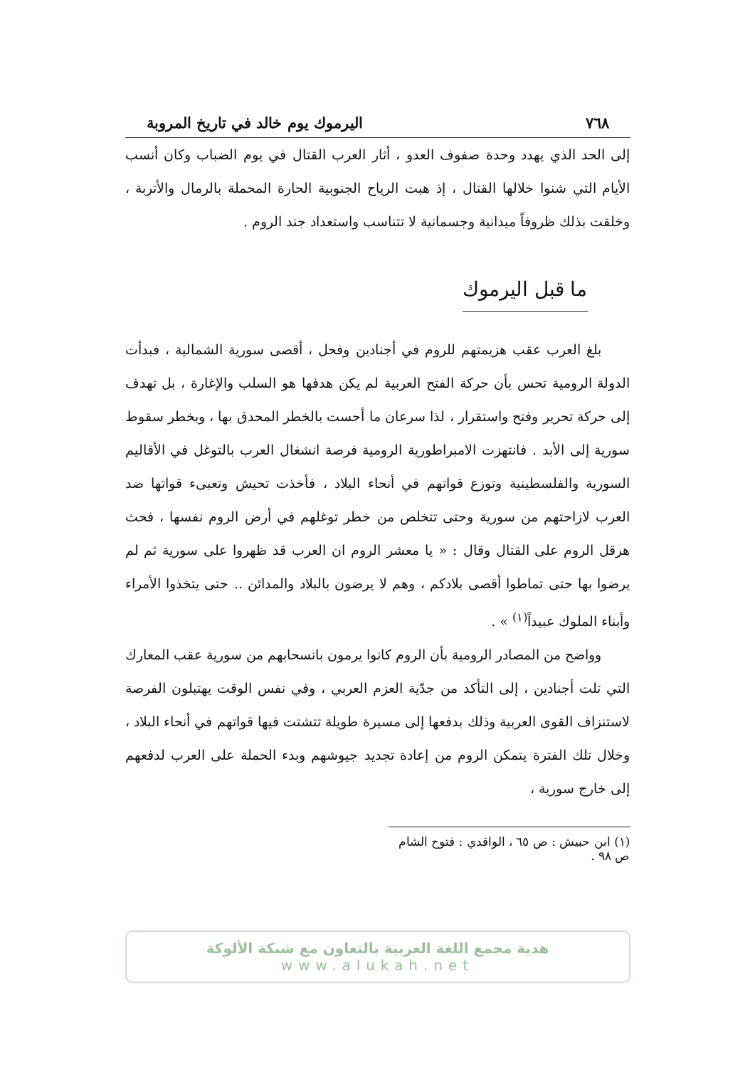٧٦٨ اليرموك يوم خالد في تاريخ المروبة
إلى الحد الذي يهدد وحدة صفوف العدو ، أثار العرب القتال في يوم الضباب وكان أنسب الأيام التي شنوا خلالها القتال ، إذ هبت الرياح الجنوبية الحارة المحملة بالرمال والأتربة ، وخلقت بذلك ظروفاً ميدانية وجسمانية لا تتناسب واستعداد جند الروم .
ما قبل اليرموك
بلغ العرب عقب هزيمتهم للروم في أجنادين وفحل ، أقصى سورية الشمالية ، فبدأت الدولة الرومية تحس بأن حركة الفتح العربية لم يكن هدفها هو السلب والإغارة ، بل تهدف إلى حركة تحرير وفتح واستقرار ، لذا سرعان ما أحست بالخطر المحدق بها ، وبخطر سقوط سورية إلى الأبد . فانتهزت الامبراطورية الرومية فرصة انشغال العرب بالتوغل في الأقاليم السورية والفلسطينية وتوزع قواتهم في أنحاء البلاد ، فأخذت تحيش وتعبىء قواتها ضد العرب لازاحتهم من سورية وحتى تتخلص من خطر توغلهم في أرض الروم نفسها ، فحث هرقل الروم على القتال وقال : « يا معشر الروم ان العرب قد ظهروا على سورية ثم لم يرضوا بها حتى تماطوا أقصى بلادكم ، وهم لا يرضون بالبلاد والمدائن .. حتى يتخذوا الأمراء وأبناء الملوك عبيداً<sup>(١)</sup> » .
وواضح من المصادر الرومية بأن الروم كانوا يرمون بانسحابهم من سورية عقب المعارك التي تلت أجنادين ، إلى التأكد من جدّية العزم العربي ، وفي نفس الوقت يهتبلون الفرصة لاستنزاف القوى العربية وذلك بدفعها إلى مسيرة طويلة تتشتت فيها قواتهم في أنحاء البلاد ، وخلال تلك الفترة يتمكن الروم من إعادة تجديد جيوشهم وبدء الحملة على العرب لدفعهم إلى خارج سورية ،
(١) ابن حبيش : ص ٦٥ ، الواقدي : فتوح الشام ص ٩٨ .
هدية مجمع اللغة العربية بالتعاون مع شبكة الألوكة
www.alukah.net